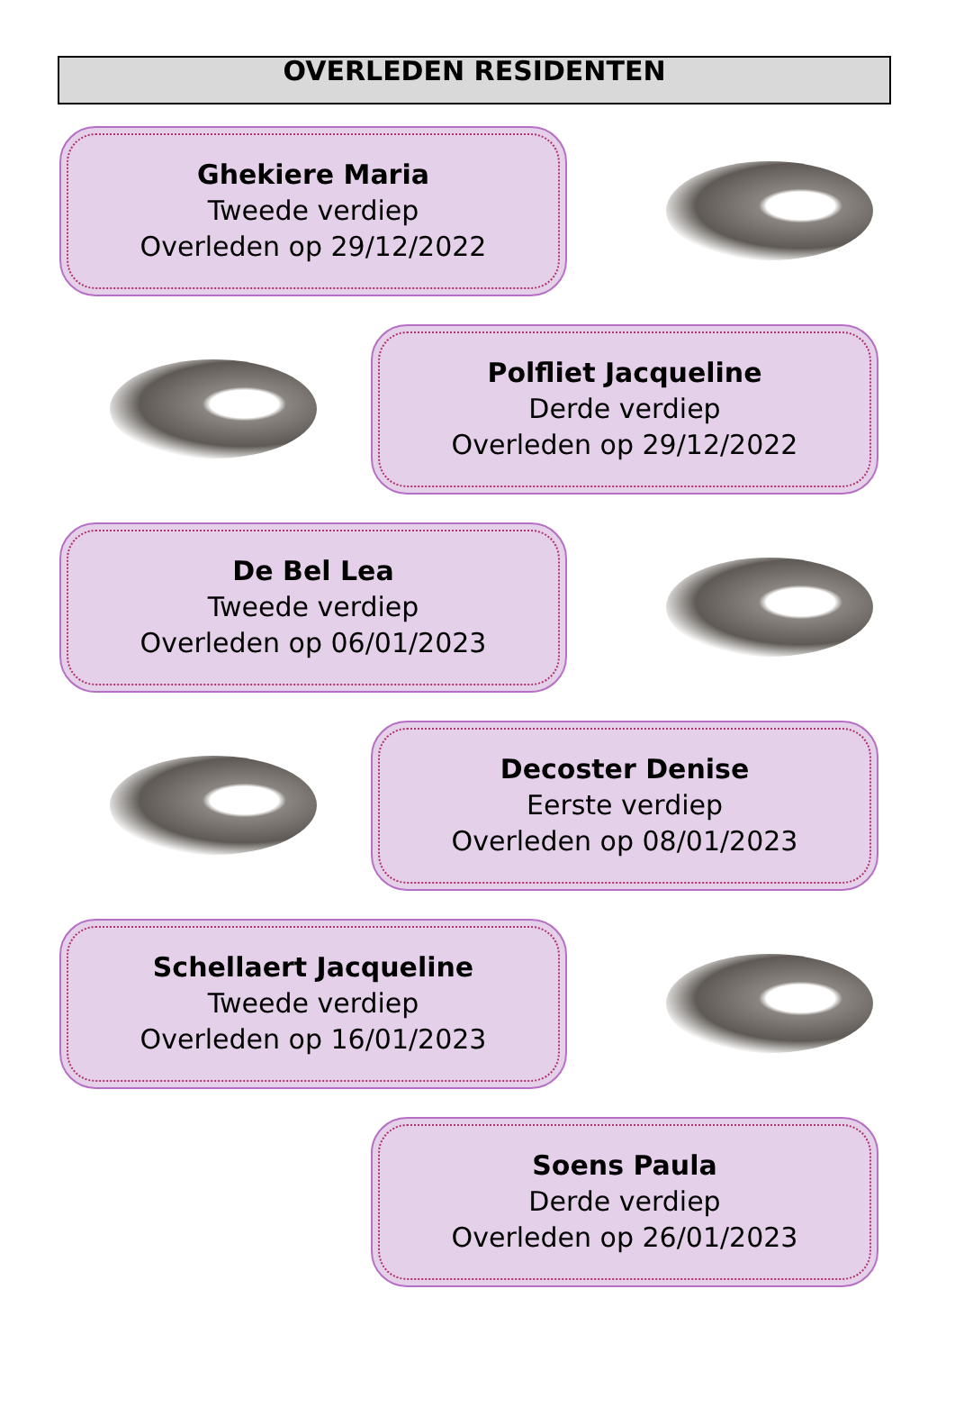OVERLEDEN RESIDENTEN
Ghekiere Maria
Tweede verdiep
Overleden op 29/12/2022
Polfliet Jacqueline
Derde verdiep
Overleden op 29/12/2022
De Bel Lea
Tweede verdiep
Overleden op 06/01/2023
Decoster Denise
Eerste verdiep
Overleden op 08/01/2023
Schellaert Jacqueline
Tweede verdiep
Overleden op 16/01/2023
Soens Paula
Derde verdiep
Overleden op 26/01/2023